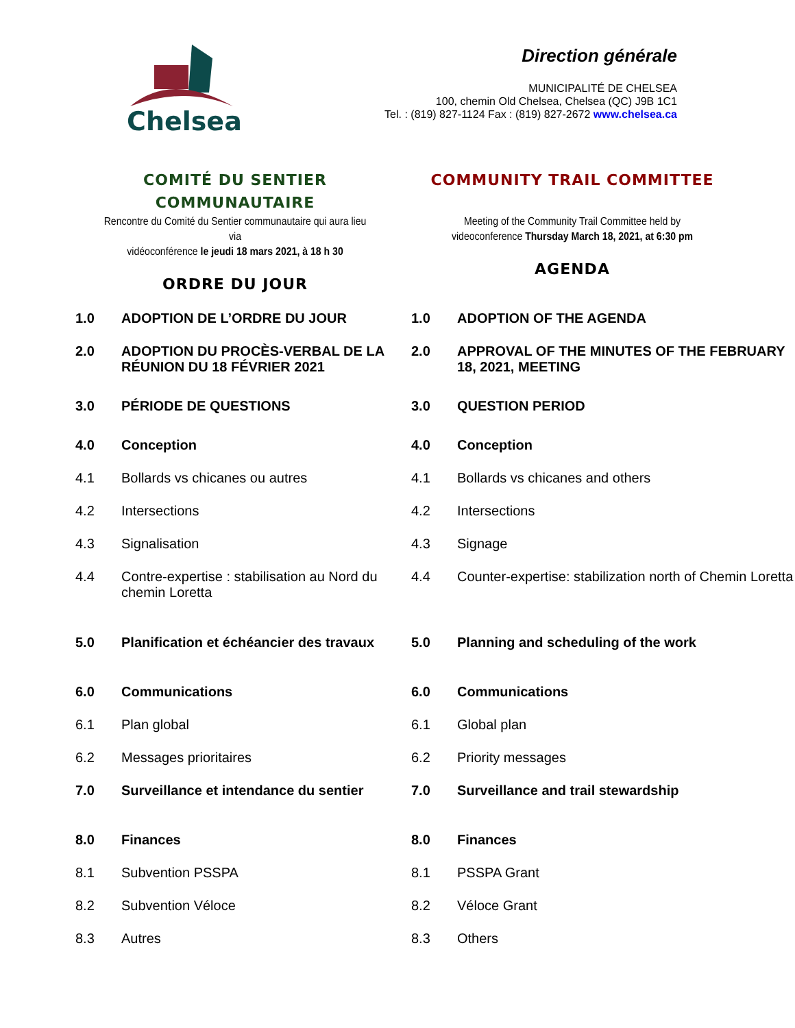Chelsea
Direction générale
MUNICIPALITÉ DE CHELSEA
100, chemin Old Chelsea, Chelsea (QC) J9B 1C1
Tel. : (819) 827-1124 Fax : (819) 827-2672 www.chelsea.ca
COMITÉ DU SENTIER
COMMUNAUTAIRE
Rencontre du Comité du Sentier communautaire qui aura lieu via
vidéoconférence le jeudi 18 mars 2021, à 18 h 30
ORDRE DU JOUR
COMMUNITY TRAIL COMMITTEE
Meeting of the Community Trail Committee held by
videoconference Thursday March 18, 2021, at 6:30 pm
AGENDA
| 1.0 | ADOPTION DE L’ORDRE DU JOUR | 1.0 | ADOPTION OF THE AGENDA |
| 2.0 | ADOPTION DU PROCÈS-VERBAL DE LA RÉUNION DU 18 FÉVRIER 2021 | 2.0 | APPROVAL OF THE MINUTES OF THE FEBRUARY 18, 2021, MEETING |
| 3.0 | PÉRIODE DE QUESTIONS | 3.0 | QUESTION PERIOD |
| 4.0 | Conception | 4.0 | Conception |
| 4.1 | Bollards vs chicanes ou autres | 4.1 | Bollards vs chicanes and others |
| 4.2 | Intersections | 4.2 | Intersections |
| 4.3 | Signalisation | 4.3 | Signage |
| 4.4 | Contre-expertise : stabilisation au Nord du chemin Loretta | 4.4 | Counter-expertise: stabilization north of Chemin Loretta |
| 5.0 | Planification et échéancier des travaux | 5.0 | Planning and scheduling of the work |
| 6.0 | Communications | 6.0 | Communications |
| 6.1 | Plan global | 6.1 | Global plan |
| 6.2 | Messages prioritaires | 6.2 | Priority messages |
| 7.0 | Surveillance et intendance du sentier | 7.0 | Surveillance and trail stewardship |
| 8.0 | Finances | 8.0 | Finances |
| 8.1 | Subvention PSSPA | 8.1 | PSSPA Grant |
| 8.2 | Subvention Véloce | 8.2 | Véloce Grant |
| 8.3 | Autres | 8.3 | Others |